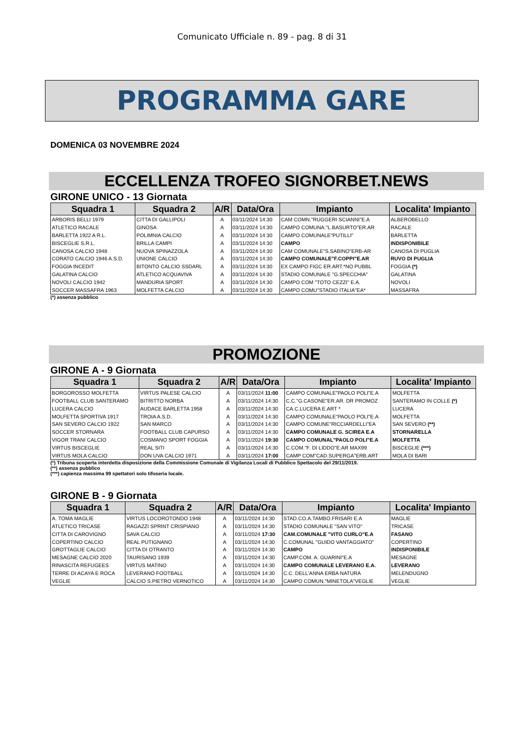Comunicato Ufficiale n. 89 - pag. 8 di 31
PROGRAMMA GARE
DOMENICA 03 NOVEMBRE 2024
ECCELLENZA TROFEO SIGNORBET.NEWS
GIRONE UNICO - 13 Giornata
| Squadra 1 | Squadra 2 | A/R | Data/Ora | Impianto | Localita' Impianto |
| --- | --- | --- | --- | --- | --- |
| ARBORIS BELLI 1979 | CITTA DI GALLIPOLI | A | 03/11/2024 14:30 | CAM COMN."RUGGERI SCIANNI"E.A | ALBEROBELLO |
| ATLETICO RACALE | GINOSA | A | 03/11/2024 14:30 | CAMPO COMUNA."L.BASURTO"ER.AR | RACALE |
| BARLETTA 1922 A R.L. | POLIMNIA CALCIO | A | 03/11/2024 14:30 | CAMPO COMUNALE"PUTILLI" | BARLETTA |
| BISCEGLIE S.R.L. | BRILLA CAMPI | A | 03/11/2024 14:30 | CAMPO | INDISPONIBILE |
| CANOSA CALCIO 1948 | NUOVA SPINAZZOLA | A | 03/11/2024 14:30 | CAM COMUNALE"S.SABINO"ERB-AR | CANOSA DI PUGLIA |
| CORATO CALCIO 1946 A.S.D. | UNIONE CALCIO | A | 03/11/2024 14:30 | CAMPO COMUNALE"F.COPPI"E.AR | RUVO DI PUGLIA |
| FOGGIA INCEDIT | BITONTO CALCIO SSDARL | A | 03/11/2024 14:30 | EX CAMPO FIGC ER.ART.*NO PUBBL | FOGGIA (*) |
| GALATINA CALCIO | ATLETICO ACQUAVIVA | A | 03/11/2024 14:30 | STADIO COMUNALE "G.SPECCHIA" | GALATINA |
| NOVOLI CALCIO 1942 | MANDURIA SPORT | A | 03/11/2024 14:30 | CAMPO COM "TOTO CEZZI" E.A. | NOVOLI |
| SOCCER MASSAFRA 1963 | MOLFETTA CALCIO | A | 03/11/2024 14:30 | CAMPO COMU"STADIO ITALIA"EA* | MASSAFRA |
(*) assenza pubblico
PROMOZIONE
GIRONE A - 9 Giornata
| Squadra 1 | Squadra 2 | A/R | Data/Ora | Impianto | Localita' Impianto |
| --- | --- | --- | --- | --- | --- |
| BORGOROSSO MOLFETTA | VIRTUS PALESE CALCIO | A | 03/11/2024 11:00 | CAMPO COMUNALE"PAOLO POLI"E.A | MOLFETTA |
| FOOTBALL CLUB SANTERAMO | BITRITTO NORBA | A | 03/11/2024 14:30 | C.C."G.CASONE"ER.AR. DR PROMOZ | SANTERAMO IN COLLE (*) |
| LUCERA CALCIO | AUDACE BARLETTA 1958 | A | 03/11/2024 14:30 | CA.C.LUCERA E.ART * | LUCERA |
| MOLFETTA SPORTIVA 1917 | TROIA A.S.D. | A | 03/11/2024 14:30 | CAMPO COMUNALE"PAOLO POLI"E.A | MOLFETTA |
| SAN SEVERO CALCIO 1922 | SAN MARCO | A | 03/11/2024 14:30 | CAMPO COMUNE"RICCIARDELLI"EA | SAN SEVERO (**) |
| SOCCER STORNARA | FOOTBALL CLUB CAPURSO | A | 03/11/2024 14:30 | CAMPO COMUNALE G. SCIREA E.A | STORNARELLA |
| VIGOR TRANI CALCIO | COSMANO SPORT FOGGIA | A | 03/11/2024 19:30 | CAMPO COMUNAL"PAOLO POLI"E.A | MOLFETTA |
| VIRTUS BISCEGLIE | REAL SITI | A | 03/11/2024 14:30 | C.COM."F. DI LIDDO"E.AR MAX99 | BISCEGLIE (***) |
| VIRTUS MOLA CALCIO | DON UVA CALCIO 1971 | A | 03/11/2024 17:00 | CAMP COM"CAD.SUPERGA"ERB.ART | MOLA DI BARI |
(*) Tribuna scoperta interdetta disposizione della Commissione Comunale di Vigilanza Locali di Pubblico Spettacolo del 29/11/2019.
(**) assenza pubblico
(***) capienza massima 99 spettatori solo tifoseria locale.
GIRONE B - 9 Giornata
| Squadra 1 | Squadra 2 | A/R | Data/Ora | Impianto | Localita' Impianto |
| --- | --- | --- | --- | --- | --- |
| A. TOMA MAGLIE | VIRTUS LOCOROTONDO 1948 | A | 03/11/2024 14:30 | STAD.CO.A.TAMBO.FRISARI E.A | MAGLIE |
| ATLETICO TRICASE | RAGAZZI SPRINT CRISPIANO | A | 03/11/2024 14:30 | STADIO COMUNALE "SAN VITO" | TRICASE |
| CITTA DI CAROVIGNO | SAVA CALCIO | A | 03/11/2024 17:30 | CAM.COMUNALE "VITO CURLO"E.A | FASANO |
| COPERTINO CALCIO | REAL PUTIGNANO | A | 03/11/2024 14:30 | C.COMUNAL "GUIDO VANTAGGIATO" | COPERTINO |
| GROTTAGLIE CALCIO | CITTA DI OTRANTO | A | 03/11/2024 14:30 | CAMPO | INDISPONIBILE |
| MESAGNE CALCIO 2020 | TAURISANO 1939 | A | 03/11/2024 14:30 | CAMP.COM. A. GUARINI"E.A | MESAGNE |
| RINASCITA REFUGEES | VIRTUS MATINO | A | 03/11/2024 14:30 | CAMPO COMUNALE LEVERANO E.A. | LEVERANO |
| TERRE DI ACAYA E ROCA | LEVERANO FOOTBALL | A | 03/11/2024 14:30 | C.C. DELL'ANNA ERBA NATURA | MELENDUGNO |
| VEGLIE | CALCIO S.PIETRO VERNOTICO | A | 03/11/2024 14:30 | CAMPO COMUN."MINETOLA"VEGLIE | VEGLIE |